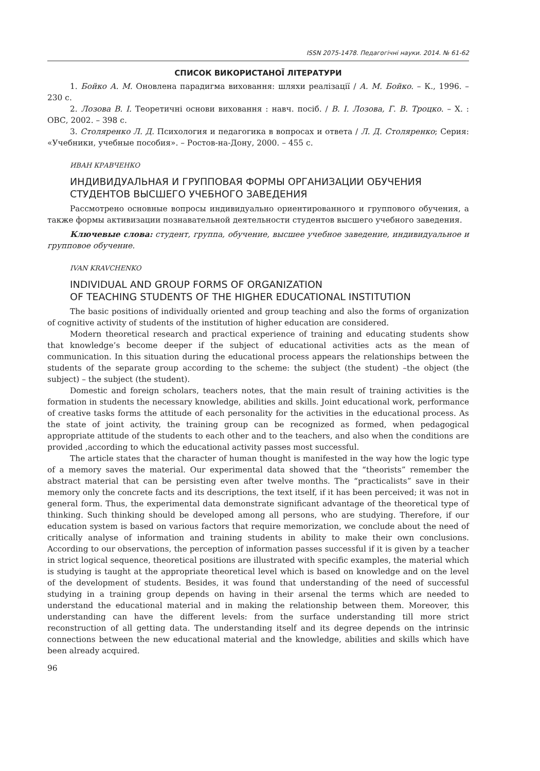ISSN 2075-1478. Педагогічні науки. 2014. № 61-62
СПИСОК ВИКОРИСТАНОЇ ЛІТЕРАТУРИ
1. Бойко А. М. Оновлена парадигма виховання: шляхи реалізації / А. М. Бойко. – К., 1996. – 230 с.
2. Лозова В. І. Теоретичні основи виховання : навч. посіб. / В. І. Лозова, Г. В. Троцко. – Х. : ОВС, 2002. – 398 с.
3. Столяренко Л. Д. Психология и педагогика в вопросах и ответа / Л. Д. Столяренко; Серия: «Учебники, учебные пособия». – Ростов-на-Дону, 2000. – 455 с.
ИВАН КРАВЧЕНКО
ИНДИВИДУАЛЬНАЯ И ГРУППОВАЯ ФОРМЫ ОРГАНИЗАЦИИ ОБУЧЕНИЯ
СТУДЕНТОВ ВЫСШЕГО УЧЕБНОГО ЗАВЕДЕНИЯ
Рассмотрено основные вопросы индивидуально ориентированного и группового обучения, а также формы активизации познавательной деятельности студентов высшего учебного заведения.
Ключевые слова: студент, группа, обучение, высшее учебное заведение, индивидуальное и групповое обучение.
IVAN KRAVCHENKO
INDIVIDUAL AND GROUP FORMS OF ORGANIZATION
OF TEACHING STUDENTS OF THE HIGHER EDUCATIONAL INSTITUTION
The basic positions of individually oriented and group teaching and also the forms of organization of cognitive activity of students of the institution of higher education are considered.
Modern theoretical research and practical experience of training and educating students show that knowledge’s become deeper if the subject of educational activities acts as the mean of communication. In this situation during the educational process appears the relationships between the students of the separate group according to the scheme: the subject (the student) –the object (the subject) – the subject (the student).
Domestic and foreign scholars, teachers notes, that the main result of training activities is the formation in students the necessary knowledge, abilities and skills. Joint educational work, performance of creative tasks forms the attitude of each personality for the activities in the educational process. As the state of joint activity, the training group can be recognized as formed, when pedagogical appropriate attitude of the students to each other and to the teachers, and also when the conditions are provided ,according to which the educational activity passes most successful.
The article states that the character of human thought is manifested in the way how the logic type of a memory saves the material. Our experimental data showed that the “theorists” remember the abstract material that can be persisting even after twelve months. The “practicalists” save in their memory only the concrete facts and its descriptions, the text itself, if it has been perceived; it was not in general form. Thus, the experimental data demonstrate significant advantage of the theoretical type of thinking. Such thinking should be developed among all persons, who are studying. Therefore, if our education system is based on various factors that require memorization, we conclude about the need of critically analyse of information and training students in ability to make their own conclusions. According to our observations, the perception of information passes successful if it is given by a teacher in strict logical sequence, theoretical positions are illustrated with specific examples, the material which is studying is taught at the appropriate theoretical level which is based on knowledge and on the level of the development of students. Besides, it was found that understanding of the need of successful studying in a training group depends on having in their arsenal the terms which are needed to understand the educational material and in making the relationship between them. Moreover, this understanding can have the different levels: from the surface understanding till more strict reconstruction of all getting data. The understanding itself and its degree depends on the intrinsic connections between the new educational material and the knowledge, abilities and skills which have been already acquired.
96